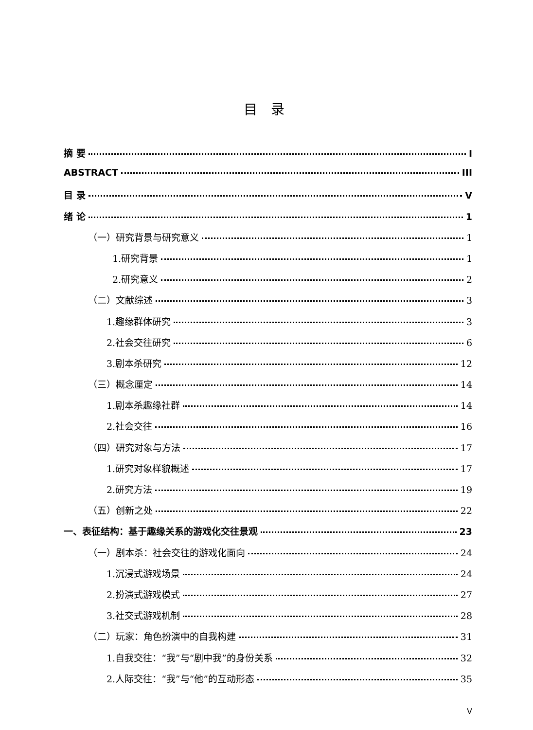目 录
摘 要 I
ABSTRACT III
目 录 V
绪 论 1
（一）研究背景与研究意义 1
1.研究背景 1
2.研究意义 2
（二）文献综述 3
1.趣缘群体研究 3
2.社会交往研究 6
3.剧本杀研究 12
（三）概念厘定 14
1.剧本杀趣缘社群 14
2.社会交往 16
（四）研究对象与方法 17
1.研究对象样貌概述 17
2.研究方法 19
（五）创新之处 22
一、表征结构：基于趣缘关系的游戏化交往景观 23
（一）剧本杀：社会交往的游戏化面向 24
1.沉浸式游戏场景 24
2.扮演式游戏模式 27
3.社交式游戏机制 28
（二）玩家：角色扮演中的自我构建 31
1.自我交往：“我”与“剧中我”的身份关系 32
2.人际交往：“我”与“他”的互动形态 35
V